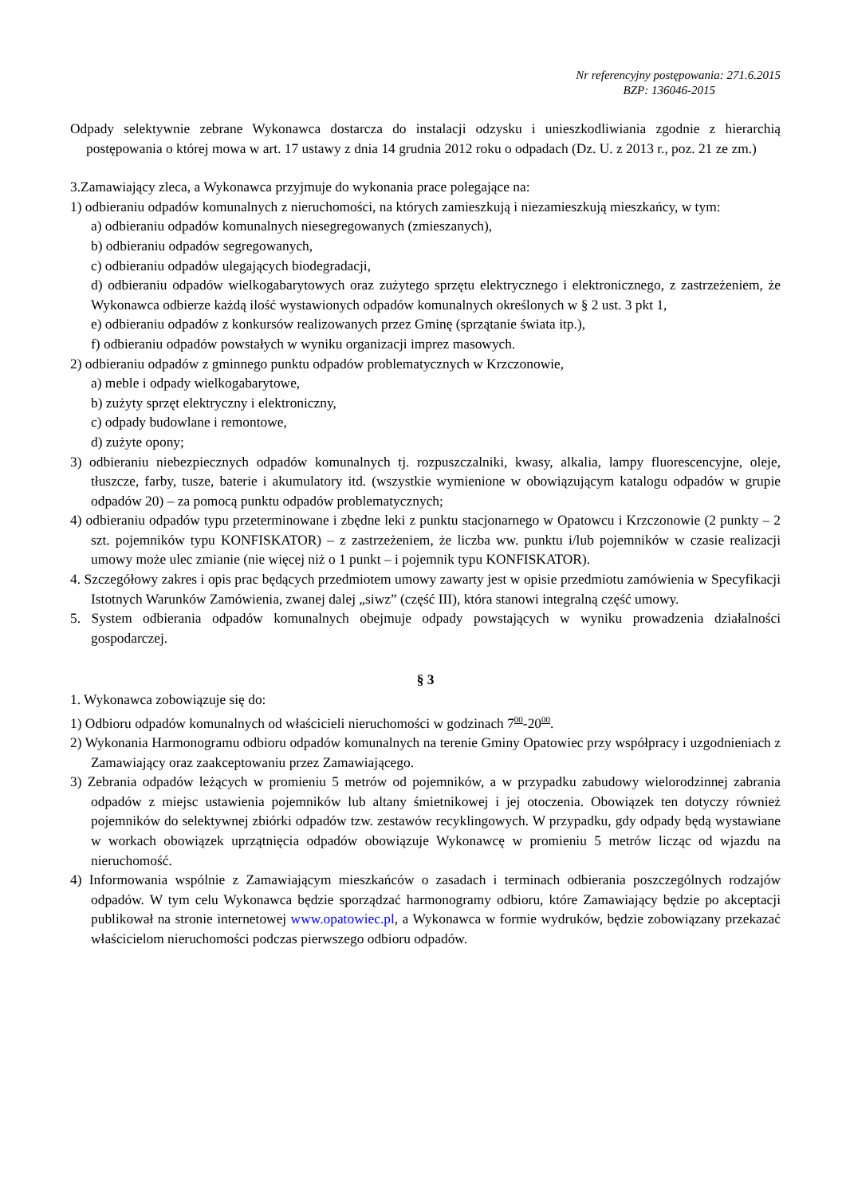Nr referencyjny postępowania: 271.6.2015
BZP: 136046-2015
Odpady selektywnie zebrane Wykonawca dostarcza do instalacji odzysku i unieszkodliwiania zgodnie z hierarchią postępowania o której mowa w art. 17 ustawy z dnia 14 grudnia 2012 roku o odpadach (Dz. U. z 2013 r., poz. 21 ze zm.)
3.Zamawiający zleca, a Wykonawca przyjmuje do wykonania prace polegające na:
1) odbieraniu odpadów komunalnych z nieruchomości, na których zamieszkują i niezamieszkują mieszkańcy, w tym:
a) odbieraniu odpadów komunalnych niesegregowanych (zmieszanych),
b) odbieraniu odpadów segregowanych,
c) odbieraniu odpadów ulegających biodegradacji,
d) odbieraniu odpadów wielkogabarytowych oraz zużytego sprzętu elektrycznego i elektronicznego, z zastrzeżeniem, że Wykonawca odbierze każdą ilość wystawionych odpadów komunalnych określonych w § 2 ust. 3 pkt 1,
e) odbieraniu odpadów z konkursów realizowanych przez Gminę (sprzątanie świata itp.),
f) odbieraniu odpadów powstałych w wyniku organizacji imprez masowych.
2) odbieraniu odpadów z gminnego punktu odpadów problematycznych w Krzczonowie,
a) meble i odpady wielkogabarytowe,
b) zużyty sprzęt elektryczny i elektroniczny,
c) odpady budowlane i remontowe,
d) zużyte opony;
3) odbieraniu niebezpiecznych odpadów komunalnych tj. rozpuszczalniki, kwasy, alkalia, lampy fluorescencyjne, oleje, tłuszcze, farby, tusze, baterie i akumulatory itd. (wszystkie wymienione w obowiązującym katalogu odpadów w grupie odpadów 20) – za pomocą punktu odpadów problematycznych;
4) odbieraniu odpadów typu przeterminowane i zbędne leki z punktu stacjonarnego w Opatowcu i Krzczonowie (2 punkty – 2 szt. pojemników typu KONFISKATOR) – z zastrzeżeniem, że liczba ww. punktu i/lub pojemników w czasie realizacji umowy może ulec zmianie (nie więcej niż o 1 punkt – i pojemnik typu KONFISKATOR).
4. Szczegółowy zakres i opis prac będących przedmiotem umowy zawarty jest w opisie przedmiotu zamówienia w Specyfikacji Istotnych Warunków Zamówienia, zwanej dalej „siwz” (część III), która stanowi integralną część umowy.
5. System odbierania odpadów komunalnych obejmuje odpady powstających w wyniku prowadzenia działalności gospodarczej.
§ 3
1. Wykonawca zobowiązuje się do:
1) Odbioru odpadów komunalnych od właścicieli nieruchomości w godzinach 7<sup>00</sup>-20<sup>00</sup>.
2) Wykonania Harmonogramu odbioru odpadów komunalnych na terenie Gminy Opatowiec przy współpracy i uzgodnieniach z Zamawiający oraz zaakceptowaniu przez Zamawiającego.
3) Zebrania odpadów leżących w promieniu 5 metrów od pojemników, a w przypadku zabudowy wielorodzinnej zabrania odpadów z miejsc ustawienia pojemników lub altany śmietnikowej i jej otoczenia. Obowiązek ten dotyczy również pojemników do selektywnej zbiórki odpadów tzw. zestawów recyklingowych. W przypadku, gdy odpady będą wystawiane w workach obowiązek uprzątnięcia odpadów obowiązuje Wykonawcę w promieniu 5 metrów licząc od wjazdu na nieruchomość.
4) Informowania wspólnie z Zamawiającym mieszkańców o zasadach i terminach odbierania poszczególnych rodzajów odpadów. W tym celu Wykonawca będzie sporządzać harmonogramy odbioru, które Zamawiający będzie po akceptacji publikował na stronie internetowej www.opatowiec.pl, a Wykonawca w formie wydruków, będzie zobowiązany przekazać właścicielom nieruchomości podczas pierwszego odbioru odpadów.